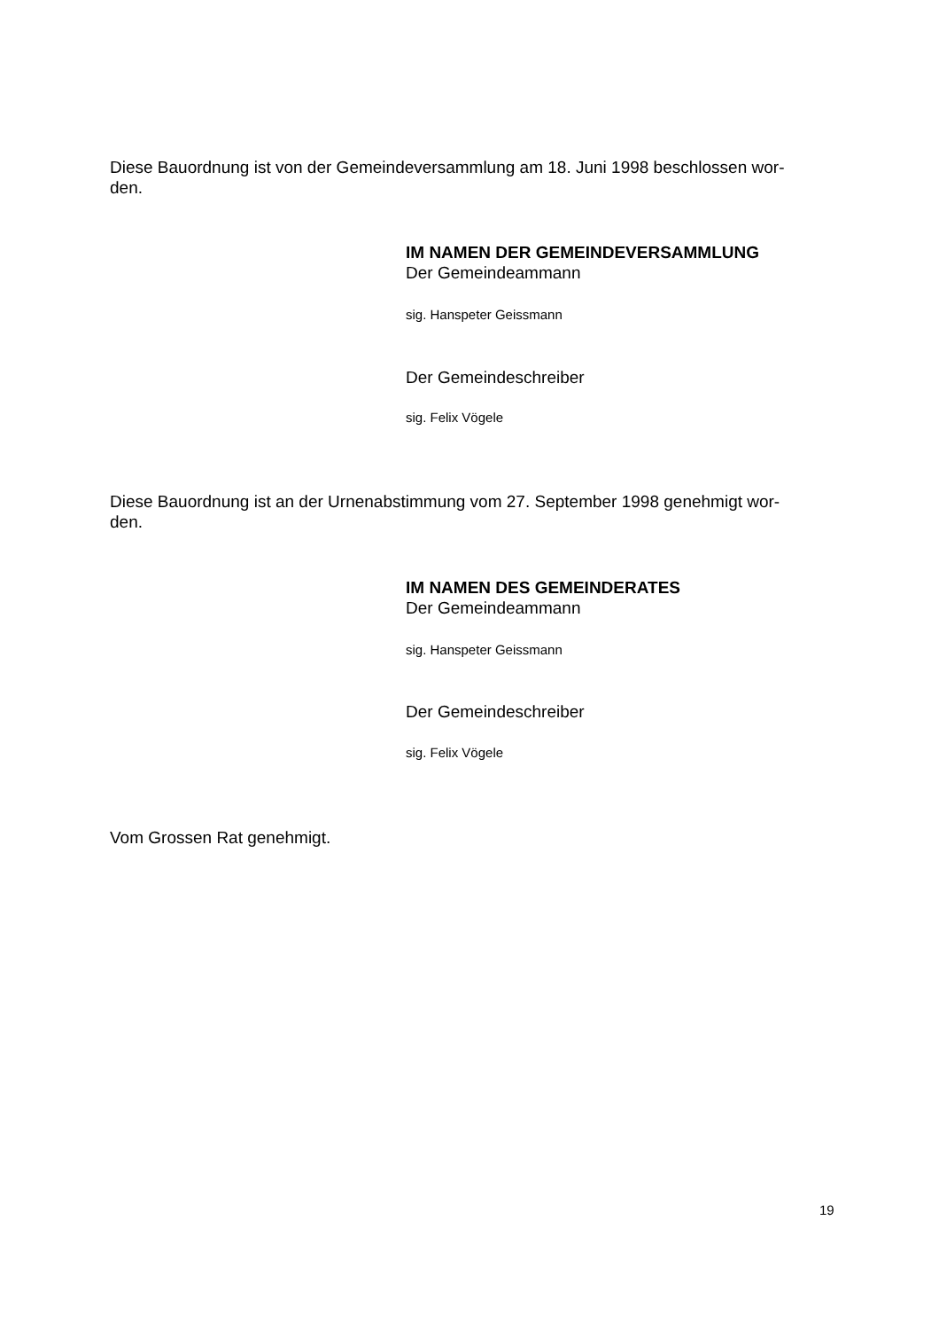Diese Bauordnung ist von der Gemeindeversammlung am 18. Juni 1998 beschlossen wor-
den.
IM NAMEN DER GEMEINDEVERSAMMLUNG
Der Gemeindeammann
sig. Hanspeter Geissmann
Der Gemeindeschreiber
sig. Felix Vögele
Diese Bauordnung ist an der Urnenabstimmung vom 27. September 1998 genehmigt wor-
den.
IM NAMEN DES GEMEINDERATES
Der Gemeindeammann
sig. Hanspeter Geissmann
Der Gemeindeschreiber
sig. Felix Vögele
Vom Grossen Rat genehmigt.
19